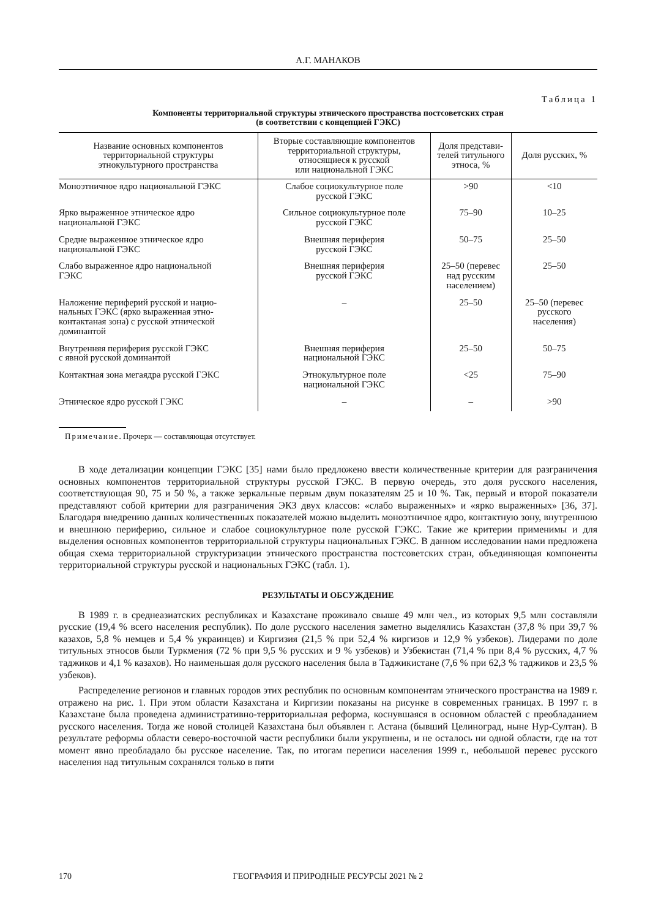А.Г. МАНАКОВ
Таблица 1
Компоненты территориальной структуры этнического пространства постсоветских стран
(в соответствии с концепцией ГЭКС)
| Название основных компонентов территориальной структуры этнокультурного пространства | Вторые составляющие компонентов территориальной структуры, относящиеся к русской или национальной ГЭКС | Доля представи- телей титульного этноса, % | Доля русских, % |
| --- | --- | --- | --- |
| Моноэтничное ядро национальной ГЭКС | Слабое социокультурное поле русской ГЭКС | >90 | <10 |
| Ярко выраженное этническое ядро национальной ГЭКС | Сильное социокультурное поле русской ГЭКС | 75–90 | 10–25 |
| Средне выраженное этническое ядро национальной ГЭКС | Внешняя периферия русской ГЭКС | 50–75 | 25–50 |
| Слабо выраженное ядро национальной ГЭКС | Внешняя периферия русской ГЭКС | 25–50 (перевес над русским населением) | 25–50 |
| Наложение периферий русской и нацио- нальных ГЭКС (ярко выраженная этно- контактаная зона) с русской этнической доминантой | – | 25–50 | 25–50 (перевес русского населения) |
| Внутренняя периферия русской ГЭКС с явной русской доминантой | Внешняя периферия национальной ГЭКС | 25–50 | 50–75 |
| Контактная зона мегаядра русской ГЭКС | Этнокультурное поле национальной ГЭКС | <25 | 75–90 |
| Этническое ядро русской ГЭКС | – | – | >90 |
Примечание. Прочерк — составляющая отсутствует.
В ходе детализации концепции ГЭКС [35] нами было предложено ввести количественные критерии для разграничения основных компонентов территориальной структуры русской ГЭКС. В первую очередь, это доля русского населения, соответствующая 90, 75 и 50 %, а также зеркальные первым двум показателям 25 и 10 %. Так, первый и второй показатели представляют собой критерии для разграничения ЭКЗ двух классов: «слабо выраженных» и «ярко выраженных» [36, 37]. Благодаря внедрению данных количественных показателей можно выделить моноэтничное ядро, контактную зону, внутреннюю и внешнюю периферию, сильное и слабое социокультурное поле русской ГЭКС. Такие же критерии применимы и для выделения основных компонентов территориальной структуры национальных ГЭКС. В данном исследовании нами предложена общая схема территориальной структуризации этнического пространства постсоветских стран, объединяющая компоненты территориальной структуры русской и национальных ГЭКС (табл. 1).
РЕЗУЛЬТАТЫ И ОБСУЖДЕНИЕ
В 1989 г. в среднеазиатских республиках и Казахстане проживало свыше 49 млн чел., из которых 9,5 млн составляли русские (19,4 % всего населения республик). По доле русского населения заметно выделялись Казахстан (37,8 % при 39,7 % казахов, 5,8 % немцев и 5,4 % украинцев) и Киргизия (21,5 % при 52,4 % киргизов и 12,9 % узбеков). Лидерами по доле титульных этносов были Туркмения (72 % при 9,5 % русских и 9 % узбеков) и Узбекистан (71,4 % при 8,4 % русских, 4,7 % таджиков и 4,1 % казахов). Но наименьшая доля русского населения была в Таджикистане (7,6 % при 62,3 % таджиков и 23,5 % узбеков).
Распределение регионов и главных городов этих республик по основным компонентам этнического пространства на 1989 г. отражено на рис. 1. При этом области Казахстана и Киргизии показаны на рисунке в современных границах. В 1997 г. в Казахстане была проведена административно-территориальная реформа, коснувшаяся в основном областей с преобладанием русского населения. Тогда же новой столицей Казахстана был объявлен г. Астана (бывший Целиноград, ныне Нур-Султан). В результате реформы области северо-восточной части республики были укрупнены, и не осталось ни одной области, где на тот момент явно преобладало бы русское население. Так, по итогам переписи населения 1999 г., небольшой перевес русского населения над титульным сохранялся только в пяти
170
ГЕОГРАФИЯ И ПРИРОДНЫЕ РЕСУРСЫ 2021 № 2